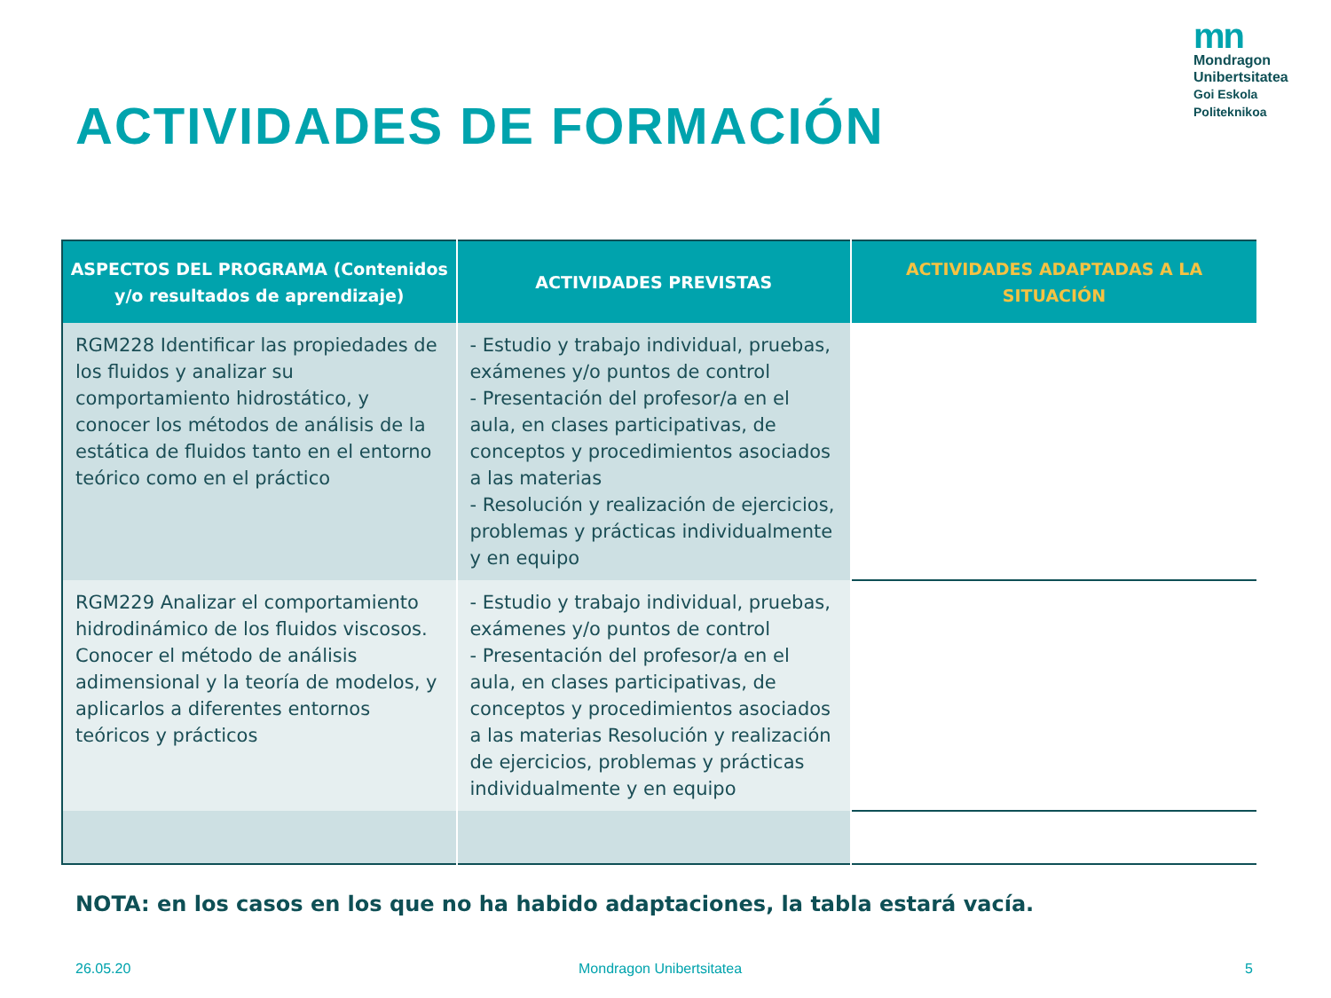mn
Mondragon
Unibertsitatea
Goi Eskola
Politeknikoa
ACTIVIDADES DE FORMACIÓN
| ASPECTOS DEL PROGRAMA (Contenidos y/o resultados de aprendizaje) | ACTIVIDADES PREVISTAS | ACTIVIDADES ADAPTADAS A LA SITUACIÓN |
| --- | --- | --- |
| RGM228 Identificar las propiedades de los fluidos y analizar su comportamiento hidrostático, y conocer los métodos de análisis de la estática de fluidos tanto en el entorno teórico como en el práctico | - Estudio y trabajo individual, pruebas, exámenes y/o puntos de control - Presentación del profesor/a en el aula, en clases participativas, de conceptos y procedimientos asociados a las materias - Resolución y realización de ejercicios, problemas y prácticas individualmente y en equipo | |
| RGM229 Analizar el comportamiento hidrodinámico de los fluidos viscosos. Conocer el método de análisis adimensional y la teoría de modelos, y aplicarlos a diferentes entornos teóricos y prácticos | - Estudio y trabajo individual, pruebas, exámenes y/o puntos de control - Presentación del profesor/a en el aula, en clases participativas, de conceptos y procedimientos asociados a las materias Resolución y realización de ejercicios, problemas y prácticas individualmente y en equipo | |
NOTA: en los casos en los que no ha habido adaptaciones, la tabla estará vacía.
26.05.20 Mondragon Unibertsitatea 5